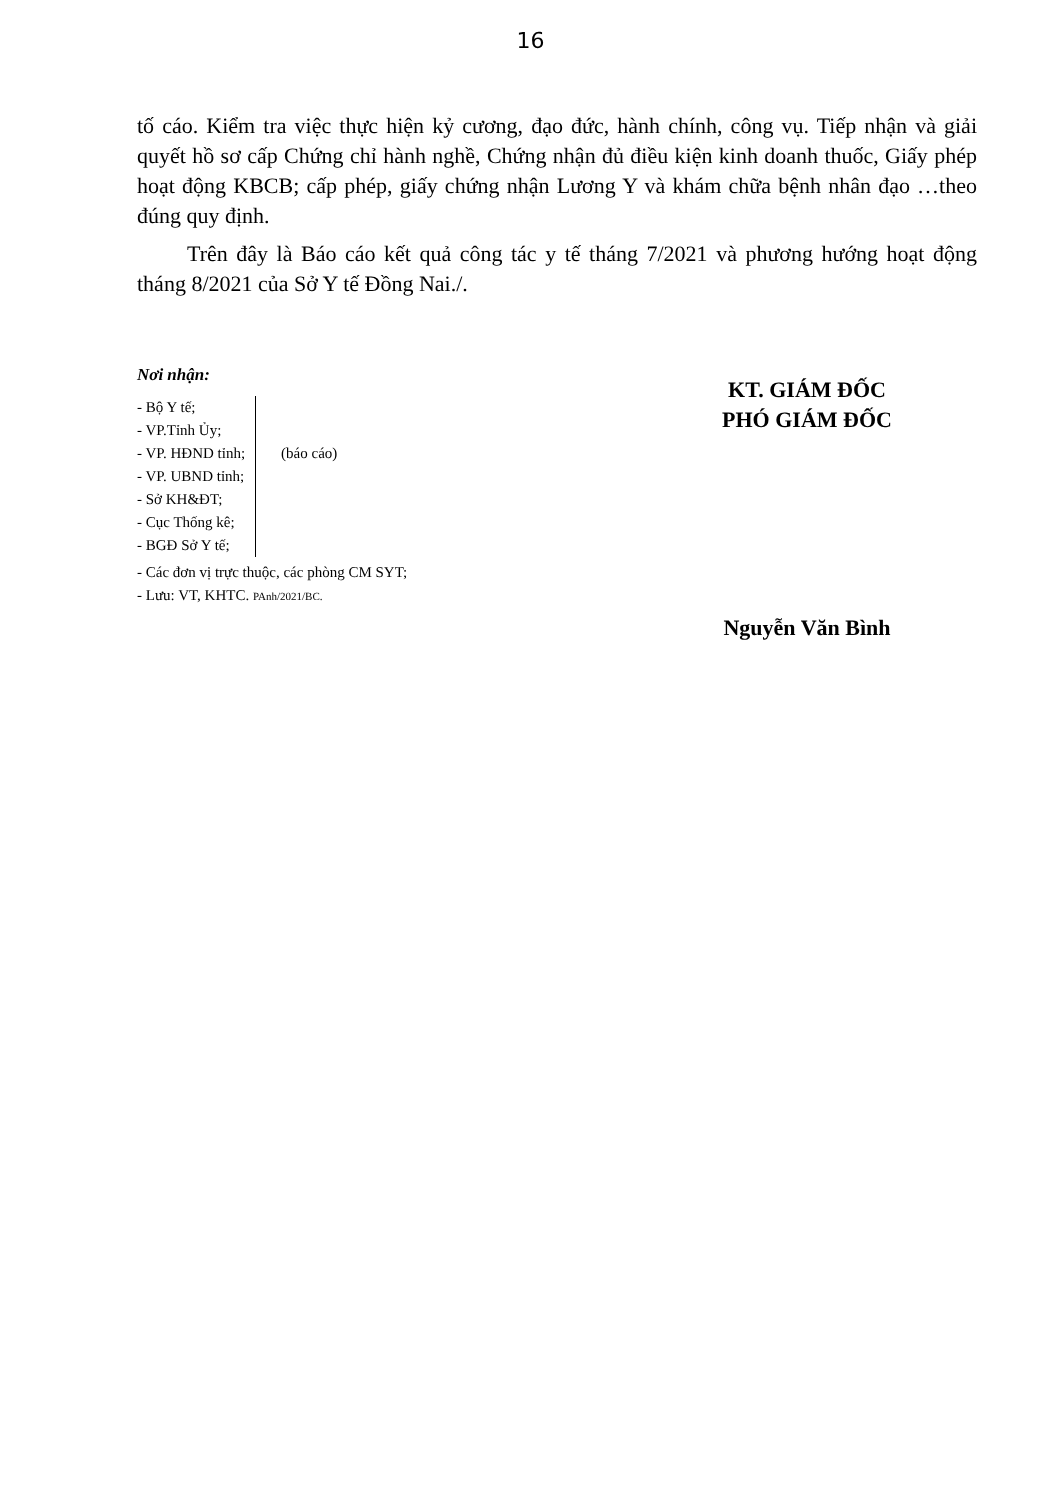16
tố cáo. Kiểm tra việc thực hiện kỷ cương, đạo đức, hành chính, công vụ. Tiếp nhận và giải quyết hồ sơ cấp Chứng chỉ hành nghề, Chứng nhận đủ điều kiện kinh doanh thuốc, Giấy phép hoạt động KBCB; cấp phép, giấy chứng nhận Lương Y và khám chữa bệnh nhân đạo …theo đúng quy định.
Trên đây là Báo cáo kết quả công tác y tế tháng 7/2021 và phương hướng hoạt động tháng 8/2021 của Sở Y tế Đồng Nai./.
Nơi nhận:
- Bộ Y tế;
- VP.Tỉnh Ủy;
- VP. HĐND tỉnh;
- VP. UBND tỉnh;
- Sở KH&ĐT;
- Cục Thống kê;
- BGĐ Sở Y tế;
(báo cáo)
- Các đơn vị trực thuộc, các phòng CM SYT;
- Lưu: VT, KHTC. PAnh/2021/BC.
KT. GIÁM ĐỐC
PHÓ GIÁM ĐỐC
Nguyễn Văn Bình